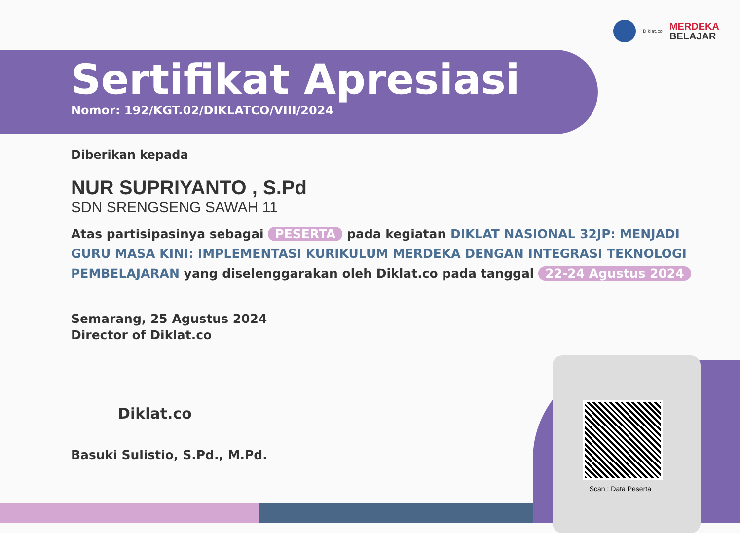Diklat.co
MERDEKA
BELAJAR
Sertifikat Apresiasi
Nomor: 192/KGT.02/DIKLATCO/VIII/2024
Diberikan kepada
NUR SUPRIYANTO , S.Pd
SDN SRENGSENG SAWAH 11
Atas partisipasinya sebagai PESERTA pada kegiatan DIKLAT NASIONAL 32JP: MENJADI GURU MASA KINI: IMPLEMENTASI KURIKULUM MERDEKA DENGAN INTEGRASI TEKNOLOGI PEMBELAJARAN yang diselenggarakan oleh Diklat.co pada tanggal 22-24 Agustus 2024
Semarang, 25 Agustus 2024
Director of Diklat.co
Diklat.co
Basuki Sulistio, S.Pd., M.Pd.
Scan : Data Peserta